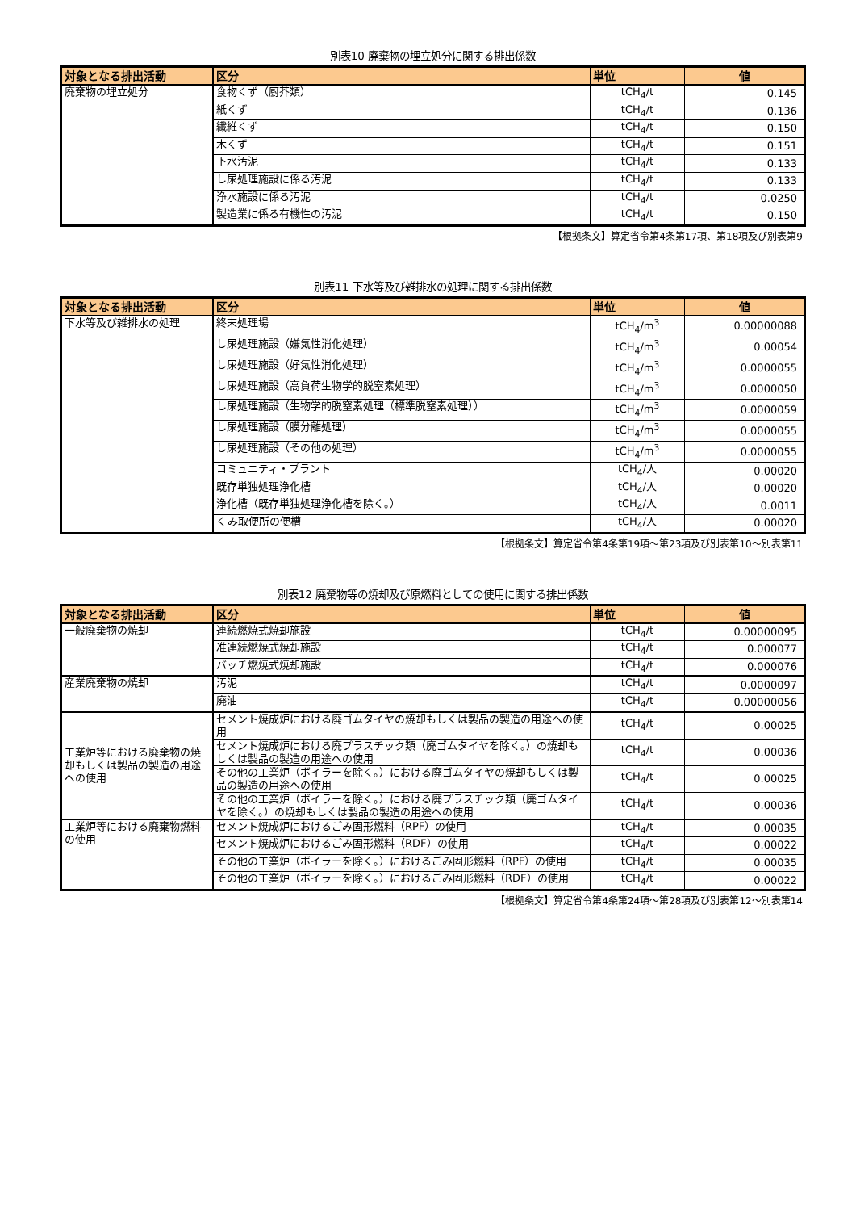別表10 廃棄物の埋立処分に関する排出係数
| 対象となる排出活動 | 区分 | 単位 | 値 |
| --- | --- | --- | --- |
| 廃棄物の埋立処分 | 食物くず（厨芥類） | tCH<sub>4</sub>/t | 0.145 |
| | 紙くず | tCH<sub>4</sub>/t | 0.136 |
| | 繊維くず | tCH<sub>4</sub>/t | 0.150 |
| | 木くず | tCH<sub>4</sub>/t | 0.151 |
| | 下水汚泥 | tCH<sub>4</sub>/t | 0.133 |
| | し尿処理施設に係る汚泥 | tCH<sub>4</sub>/t | 0.133 |
| | 浄水施設に係る汚泥 | tCH<sub>4</sub>/t | 0.0250 |
| | 製造業に係る有機性の汚泥 | tCH<sub>4</sub>/t | 0.150 |
【根拠条文】算定省令第4条第17項、第18項及び別表第9
別表11 下水等及び雑排水の処理に関する排出係数
| 対象となる排出活動 | 区分 | 単位 | 値 |
| --- | --- | --- | --- |
| 下水等及び雑排水の処理 | 終末処理場 | tCH<sub>4</sub>/m<sup>3</sup> | 0.00000088 |
| | し尿処理施設（嫌気性消化処理） | tCH<sub>4</sub>/m<sup>3</sup> | 0.00054 |
| | し尿処理施設（好気性消化処理） | tCH<sub>4</sub>/m<sup>3</sup> | 0.0000055 |
| | し尿処理施設（高負荷生物学的脱窒素処理） | tCH<sub>4</sub>/m<sup>3</sup> | 0.0000050 |
| | し尿処理施設（生物学的脱窒素処理（標準脱窒素処理）） | tCH<sub>4</sub>/m<sup>3</sup> | 0.0000059 |
| | し尿処理施設（膜分離処理） | tCH<sub>4</sub>/m<sup>3</sup> | 0.0000055 |
| | し尿処理施設（その他の処理） | tCH<sub>4</sub>/m<sup>3</sup> | 0.0000055 |
| | コミュニティ・プラント | tCH<sub>4</sub>/人 | 0.00020 |
| | 既存単独処理浄化槽 | tCH<sub>4</sub>/人 | 0.00020 |
| | 浄化槽（既存単独処理浄化槽を除く。） | tCH<sub>4</sub>/人 | 0.0011 |
| | くみ取便所の便槽 | tCH<sub>4</sub>/人 | 0.00020 |
【根拠条文】算定省令第4条第19項～第23項及び別表第10～別表第11
別表12 廃棄物等の焼却及び原燃料としての使用に関する排出係数
| 対象となる排出活動 | 区分 | 単位 | 値 |
| --- | --- | --- | --- |
| 一般廃棄物の焼却 | 連続燃焼式焼却施設 | tCH<sub>4</sub>/t | 0.00000095 |
| | 准連続燃焼式焼却施設 | tCH<sub>4</sub>/t | 0.000077 |
| | バッチ燃焼式焼却施設 | tCH<sub>4</sub>/t | 0.000076 |
| 産業廃棄物の焼却 | 汚泥 | tCH<sub>4</sub>/t | 0.0000097 |
| | 廃油 | tCH<sub>4</sub>/t | 0.00000056 |
| 工業炉等における廃棄物の焼却もしくは製品の製造の用途への使用 | セメント焼成炉における廃ゴムタイヤの焼却もしくは製品の製造の用途への使用 | tCH<sub>4</sub>/t | 0.00025 |
| | セメント焼成炉における廃プラスチック類（廃ゴムタイヤを除く。）の焼却もしくは製品の製造の用途への使用 | tCH<sub>4</sub>/t | 0.00036 |
| | その他の工業炉（ボイラーを除く。）における廃ゴムタイヤの焼却もしくは製品の製造の用途への使用 | tCH<sub>4</sub>/t | 0.00025 |
| | その他の工業炉（ボイラーを除く。）における廃プラスチック類（廃ゴムタイヤを除く。）の焼却もしくは製品の製造の用途への使用 | tCH<sub>4</sub>/t | 0.00036 |
| 工業炉等における廃棄物燃料の使用 | セメント焼成炉におけるごみ固形燃料（RPF）の使用 | tCH<sub>4</sub>/t | 0.00035 |
| | セメント焼成炉におけるごみ固形燃料（RDF）の使用 | tCH<sub>4</sub>/t | 0.00022 |
| | その他の工業炉（ボイラーを除く。）におけるごみ固形燃料（RPF）の使用 | tCH<sub>4</sub>/t | 0.00035 |
| | その他の工業炉（ボイラーを除く。）におけるごみ固形燃料（RDF）の使用 | tCH<sub>4</sub>/t | 0.00022 |
【根拠条文】算定省令第4条第24項～第28項及び別表第12～別表第14